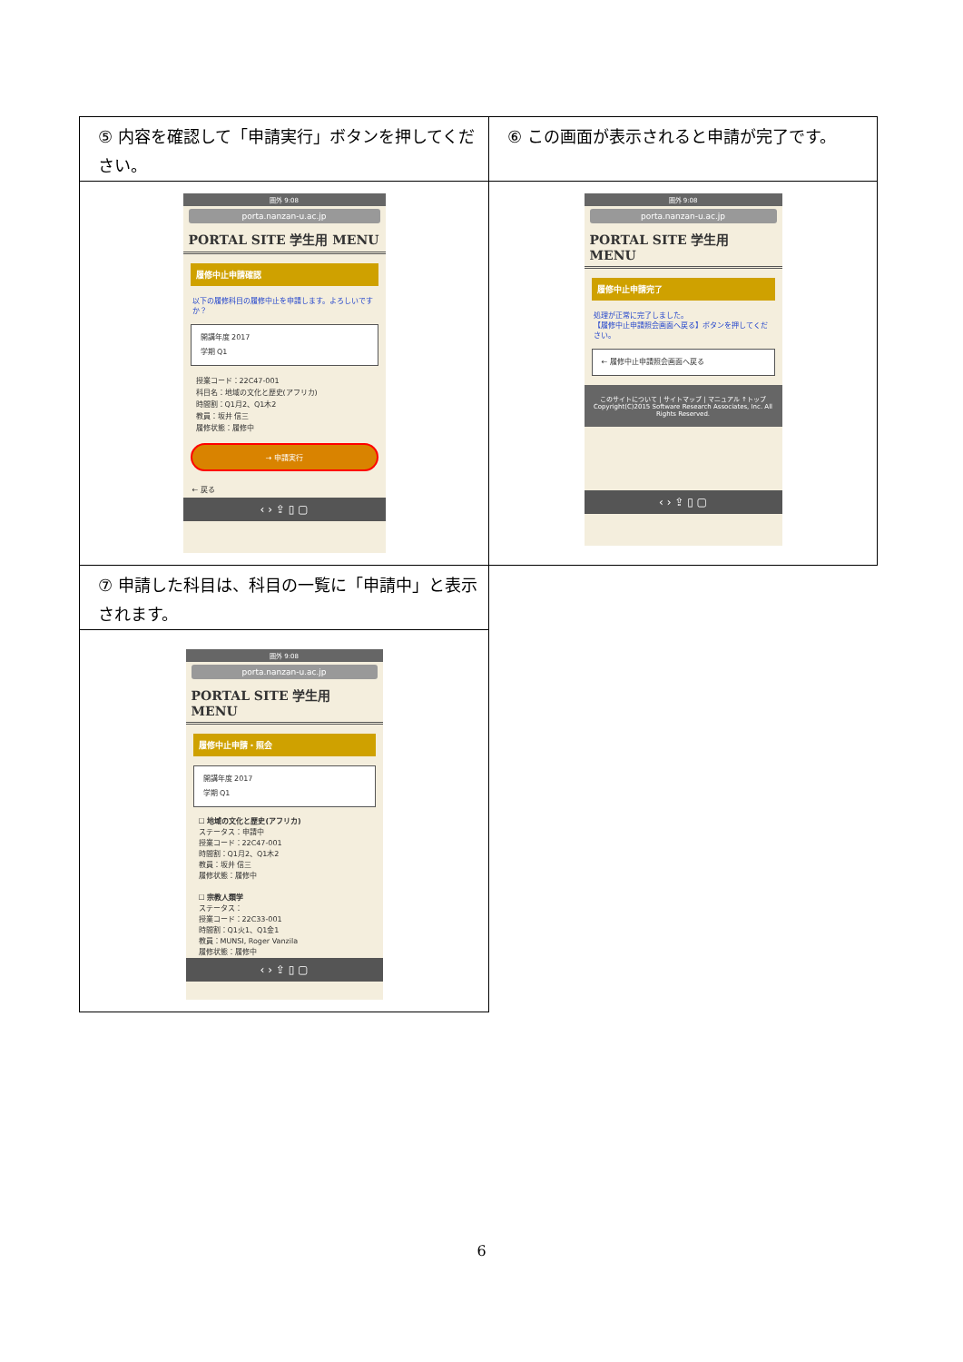| ⑤ 内容を確認して「申請実行」ボタンを押してください。 | ⑥ この画面が表示されると申請が完了です。 |
| 圏外 9:08 porta.nanzan-u.ac.jp PORTAL SITE 学生用 MENU 履修中止申請確認 以下の履修科目の履修中止を申請します。よろしいですか？ 開講年度 2017 学期 Q1 授業コード：22C47-001 科目名：地域の文化と歴史(アフリカ) 時間割：Q1月2、Q1木2 教員：坂井 信三 履修状態：履修中 → 申請実行 ← 戻る ‹ › ⇪ ▯ ▢ | 圏外 9:08 porta.nanzan-u.ac.jp PORTAL SITE 学生用 MENU 履修中止申請完了 処理が正常に完了しました。 【履修中止申請照会画面へ戻る】ボタンを押してください。 ← 履修中止申請照会画面へ戻る このサイトについて / サイトマップ / マニュアル ↑トップ Copyright(C)2015 Software Research Associates, Inc. All Rights Reserved. ‹ › ⇪ ▯ ▢ |
| ⑦ 申請した科目は、科目の一覧に「申請中」と表示されます。 | |
| 圏外 9:08 porta.nanzan-u.ac.jp PORTAL SITE 学生用 MENU 履修中止申請・照会 開講年度 2017 学期 Q1 ☐ 地域の文化と歴史(アフリカ) ステータス：申請中 授業コード：22C47-001 時間割：Q1月2、Q1木2 教員：坂井 信三 履修状態：履修中 ☐ 宗教人類学 ステータス： 授業コード：22C33-001 時間割：Q1火1、Q1金1 教員：MUNSI, Roger Vanzila 履修状態：履修中 ‹ › ⇪ ▯ ▢ | |
6